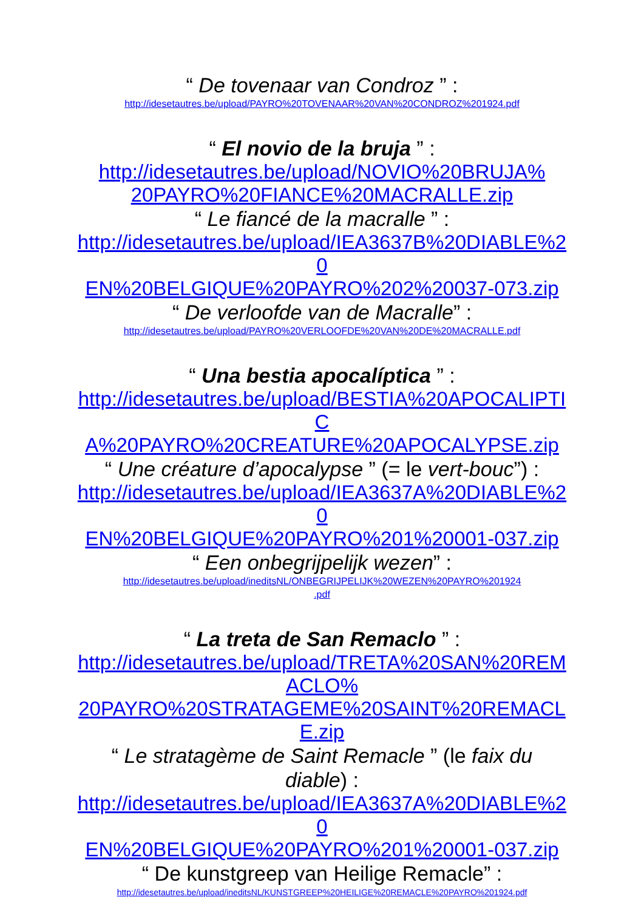“ De tovenaar van Condroz ” :
http://idesetautres.be/upload/PAYRO%20TOVENAAR%20VAN%20CONDROZ%201924.pdf
“ El novio de la bruja ” :
http://idesetautres.be/upload/NOVIO%20BRUJA%
20PAYRO%20FIANCE%20MACRALLE.zip
“ Le fiancé de la macralle ” :
http://idesetautres.be/upload/IEA3637B%20DIABLE%20
EN%20BELGIQUE%20PAYRO%202%20037-073.zip
“ De verloofde van de Macralle” :
http://idesetautres.be/upload/PAYRO%20VERLOOFDE%20VAN%20DE%20MACRALLE.pdf
“ Una bestia apocalíptica ” :
http://idesetautres.be/upload/BESTIA%20APOCALIPTIC
A%20PAYRO%20CREATURE%20APOCALYPSE.zip
“ Une créature d’apocalypse ” (= le vert-bouc”) :
http://idesetautres.be/upload/IEA3637A%20DIABLE%20
EN%20BELGIQUE%20PAYRO%201%20001-037.zip
“ Een onbegrijpelijk wezen” :
http://idesetautres.be/upload/ineditsNL/ONBEGRIJPELIJK%20WEZEN%20PAYRO%201924
.pdf
“ La treta de San Remaclo ” :
http://idesetautres.be/upload/TRETA%20SAN%20REMACLO%
20PAYRO%20STRATAGEME%20SAINT%20REMACLE.zip
“ Le stratagème de Saint Remacle ” (le faix du
diable) :
http://idesetautres.be/upload/IEA3637A%20DIABLE%20
EN%20BELGIQUE%20PAYRO%201%20001-037.zip
“ De kunstgreep van Heilige Remacle” :
http://idesetautres.be/upload/ineditsNL/KUNSTGREEP%20HEILIGE%20REMACLE%20PAYRO%201924.pdf